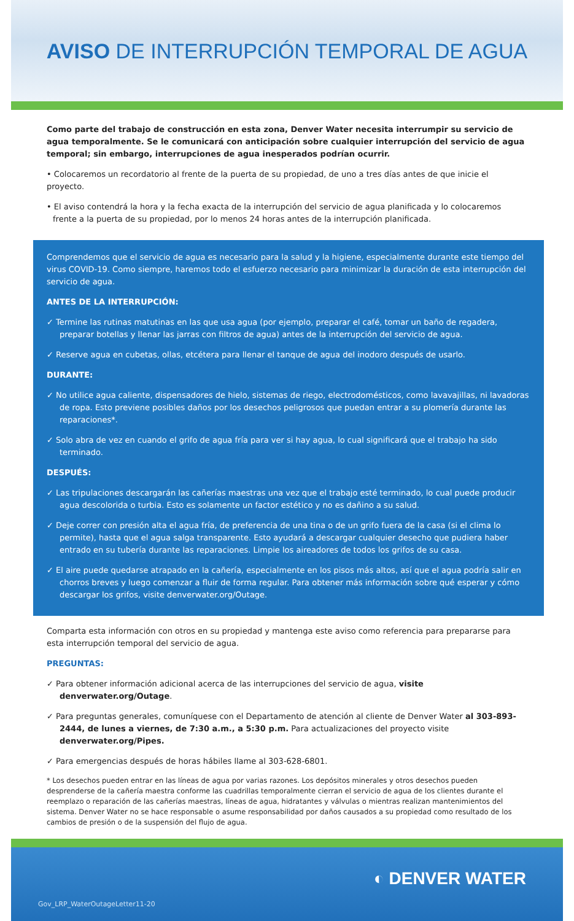AVISO DE INTERRUPCIÓN TEMPORAL DE AGUA
Como parte del trabajo de construcción en esta zona, Denver Water necesita interrumpir su servicio de agua temporalmente. Se le comunicará con anticipación sobre cualquier interrupción del servicio de agua temporal; sin embargo, interrupciones de agua inesperados podrían ocurrir.
• Colocaremos un recordatorio al frente de la puerta de su propiedad, de uno a tres días antes de que inicie el proyecto.
• El aviso contendrá la hora y la fecha exacta de la interrupción del servicio de agua planificada y lo colocaremos frente a la puerta de su propiedad, por lo menos 24 horas antes de la interrupción planificada.
Comprendemos que el servicio de agua es necesario para la salud y la higiene, especialmente durante este tiempo del virus COVID-19. Como siempre, haremos todo el esfuerzo necesario para minimizar la duración de esta interrupción del servicio de agua.
ANTES DE LA INTERRUPCIÓN:
✓ Termine las rutinas matutinas en las que usa agua (por ejemplo, preparar el café, tomar un baño de regadera, preparar botellas y llenar las jarras con filtros de agua) antes de la interrupción del servicio de agua.
✓ Reserve agua en cubetas, ollas, etcétera para llenar el tanque de agua del inodoro después de usarlo.
DURANTE:
✓ No utilice agua caliente, dispensadores de hielo, sistemas de riego, electrodomésticos, como lavavajillas, ni lavadoras de ropa. Esto previene posibles daños por los desechos peligrosos que puedan entrar a su plomería durante las reparaciones*.
✓ Solo abra de vez en cuando el grifo de agua fría para ver si hay agua, lo cual significará que el trabajo ha sido terminado.
DESPUÉS:
✓ Las tripulaciones descargarán las cañerías maestras una vez que el trabajo esté terminado, lo cual puede producir agua descolorida o turbia. Esto es solamente un factor estético y no es dañino a su salud.
✓ Deje correr con presión alta el agua fría, de preferencia de una tina o de un grifo fuera de la casa (si el clima lo permite), hasta que el agua salga transparente. Esto ayudará a descargar cualquier desecho que pudiera haber entrado en su tubería durante las reparaciones. Limpie los aireadores de todos los grifos de su casa.
✓ El aire puede quedarse atrapado en la cañería, especialmente en los pisos más altos, así que el agua podría salir en chorros breves y luego comenzar a fluir de forma regular. Para obtener más información sobre qué esperar y cómo descargar los grifos, visite denverwater.org/Outage.
Comparta esta información con otros en su propiedad y mantenga este aviso como referencia para prepararse para esta interrupción temporal del servicio de agua.
PREGUNTAS:
✓ Para obtener información adicional acerca de las interrupciones del servicio de agua, visite denverwater.org/Outage.
✓ Para preguntas generales, comuníquese con el Departamento de atención al cliente de Denver Water al 303-893-2444, de lunes a viernes, de 7:30 a.m., a 5:30 p.m. Para actualizaciones del proyecto visite denverwater.org/Pipes.
✓ Para emergencias después de horas hábiles llame al 303-628-6801.
* Los desechos pueden entrar en las líneas de agua por varias razones. Los depósitos minerales y otros desechos pueden desprenderse de la cañería maestra conforme las cuadrillas temporalmente cierran el servicio de agua de los clientes durante el reemplazo o reparación de las cañerías maestras, líneas de agua, hidratantes y válvulas o mientras realizan mantenimientos del sistema. Denver Water no se hace responsable o asume responsabilidad por daños causados a su propiedad como resultado de los cambios de presión o de la suspensión del flujo de agua.
◐ DENVER WATER
Gov_LRP_WaterOutageLetter11-20